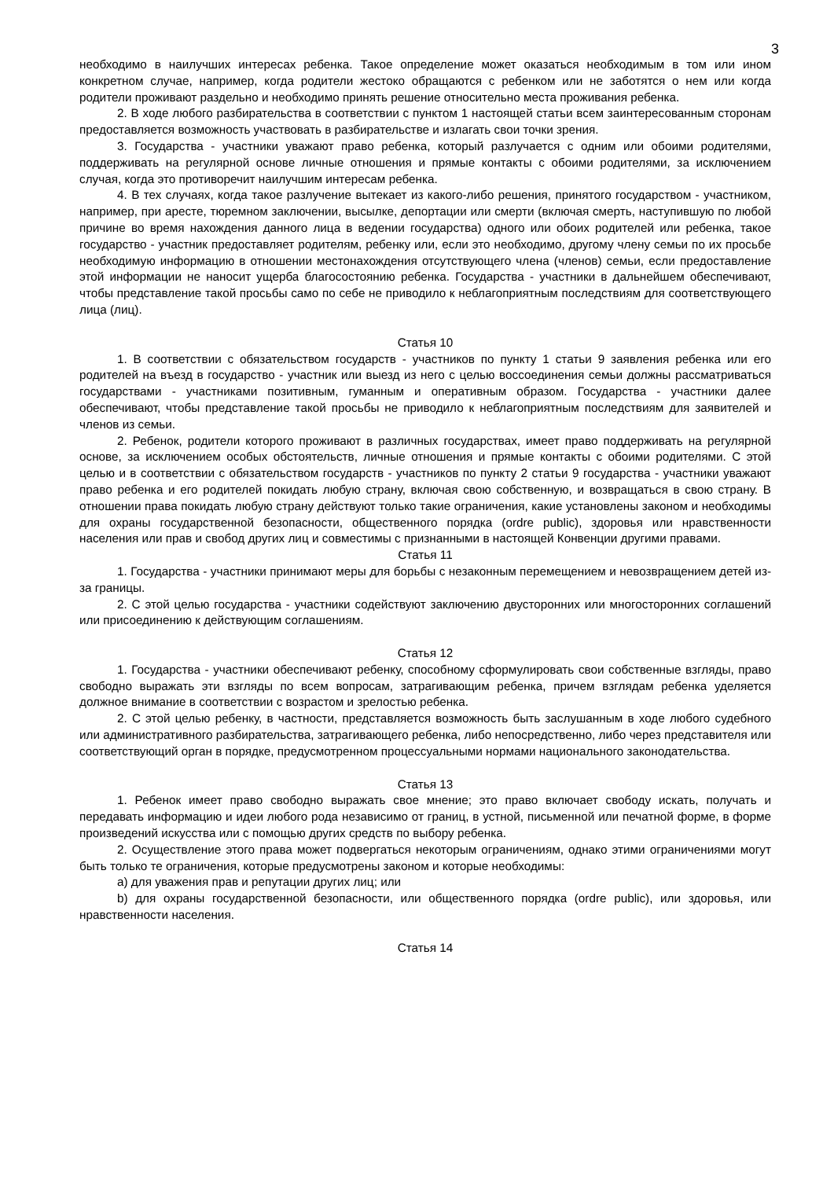3
необходимо в наилучших интересах ребенка. Такое определение может оказаться необходимым в том или ином конкретном случае, например, когда родители жестоко обращаются с ребенком или не заботятся о нем или когда родители проживают раздельно и необходимо принять решение относительно места проживания ребенка.
2. В ходе любого разбирательства в соответствии с пунктом 1 настоящей статьи всем заинтересованным сторонам предоставляется возможность участвовать в разбирательстве и излагать свои точки зрения.
3. Государства - участники уважают право ребенка, который разлучается с одним или обоими родителями, поддерживать на регулярной основе личные отношения и прямые контакты с обоими родителями, за исключением случая, когда это противоречит наилучшим интересам ребенка.
4. В тех случаях, когда такое разлучение вытекает из какого-либо решения, принятого государством - участником, например, при аресте, тюремном заключении, высылке, депортации или смерти (включая смерть, наступившую по любой причине во время нахождения данного лица в ведении государства) одного или обоих родителей или ребенка, такое государство - участник предоставляет родителям, ребенку или, если это необходимо, другому члену семьи по их просьбе необходимую информацию в отношении местонахождения отсутствующего члена (членов) семьи, если предоставление этой информации не наносит ущерба благосостоянию ребенка. Государства - участники в дальнейшем обеспечивают, чтобы представление такой просьбы само по себе не приводило к неблагоприятным последствиям для соответствующего лица (лиц).
Статья 10
1. В соответствии с обязательством государств - участников по пункту 1 статьи 9 заявления ребенка или его родителей на въезд в государство - участник или выезд из него с целью воссоединения семьи должны рассматриваться государствами - участниками позитивным, гуманным и оперативным образом. Государства - участники далее обеспечивают, чтобы представление такой просьбы не приводило к неблагоприятным последствиям для заявителей и членов из семьи.
2. Ребенок, родители которого проживают в различных государствах, имеет право поддерживать на регулярной основе, за исключением особых обстоятельств, личные отношения и прямые контакты с обоими родителями. С этой целью и в соответствии с обязательством государств - участников по пункту 2 статьи 9 государства - участники уважают право ребенка и его родителей покидать любую страну, включая свою собственную, и возвращаться в свою страну. В отношении права покидать любую страну действуют только такие ограничения, какие установлены законом и необходимы для охраны государственной безопасности, общественного порядка (ordre public), здоровья или нравственности населения или прав и свобод других лиц и совместимы с признанными в настоящей Конвенции другими правами.
Статья 11
1. Государства - участники принимают меры для борьбы с незаконным перемещением и невозвращением детей из-за границы.
2. С этой целью государства - участники содействуют заключению двусторонних или многосторонних соглашений или присоединению к действующим соглашениям.
Статья 12
1. Государства - участники обеспечивают ребенку, способному сформулировать свои собственные взгляды, право свободно выражать эти взгляды по всем вопросам, затрагивающим ребенка, причем взглядам ребенка уделяется должное внимание в соответствии с возрастом и зрелостью ребенка.
2. С этой целью ребенку, в частности, представляется возможность быть заслушанным в ходе любого судебного или административного разбирательства, затрагивающего ребенка, либо непосредственно, либо через представителя или соответствующий орган в порядке, предусмотренном процессуальными нормами национального законодательства.
Статья 13
1. Ребенок имеет право свободно выражать свое мнение; это право включает свободу искать, получать и передавать информацию и идеи любого рода независимо от границ, в устной, письменной или печатной форме, в форме произведений искусства или с помощью других средств по выбору ребенка.
2. Осуществление этого права может подвергаться некоторым ограничениям, однако этими ограничениями могут быть только те ограничения, которые предусмотрены законом и которые необходимы:
a) для уважения прав и репутации других лиц; или
b) для охраны государственной безопасности, или общественного порядка (ordre public), или здоровья, или нравственности населения.
Статья 14